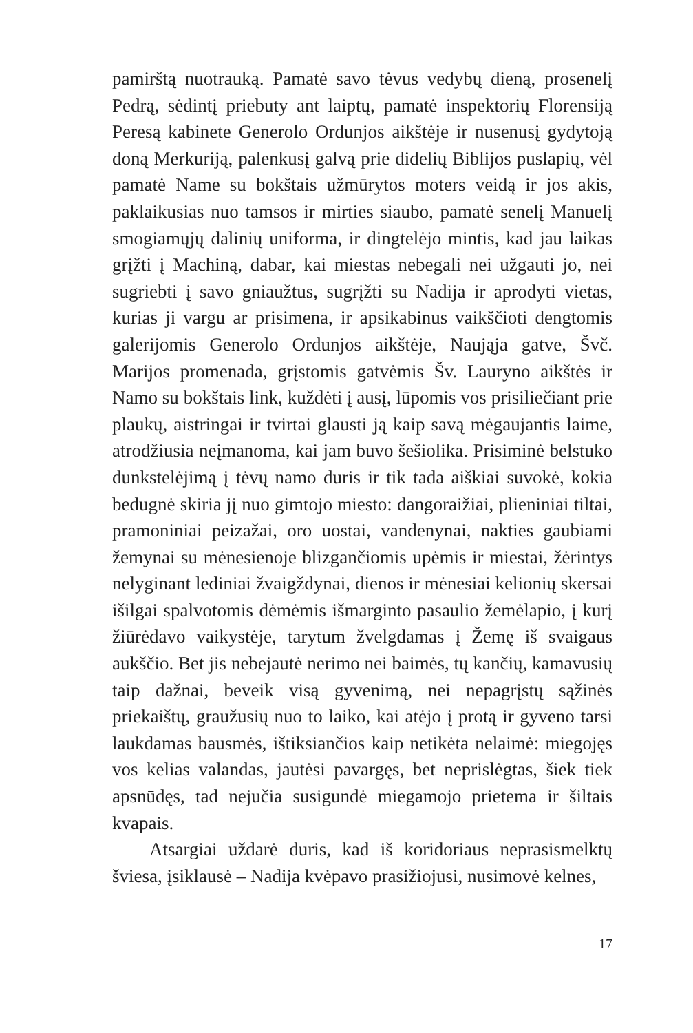pamiršt­ą nuotrauką. Pamatė savo tėvus vedybų dieną, prosenelį Pedrą, sėdintį priebuty ant laiptų, pamatė inspektorių Florensiją Peresą kabinete Generolo Ordunjos aikštėje ir nusenusį gydytoją doną Merkuriją, palenkusį galvą prie didelių Biblijos puslapių, vėl pamatė Name su bokštais užmūrytos moters veidą ir jos akis, paklaikusias nuo tamsos ir mirties siaubo, pamatė senelį Manuelį smogiamųjų dalinių uniforma, ir dingtelėjo mintis, kad jau laikas grįžti į Machiną, dabar, kai miestas nebegali nei užgauti jo, nei sugriebti į savo gniaužtus, sugrįžti su Nadija ir aprodyti vietas, kurias ji vargu ar prisimena, ir apsikabinus vaikščioti dengtomis galerijomis Generolo Ordunjos aikštėje, Naująja gatve, Švč. Marijos promenada, grįstomis gatvėmis Šv. Lauryno aikštės ir Namo su bokštais link, kuždėti į ausį, lūpomis vos prisiliečiant prie plaukų, aistringai ir tvirtai glausti ją kaip savą mėgaujantis laime, atrodžiusia neįmanoma, kai jam buvo šešiolika. Prisiminė belstuko dunkstelėjimą į tėvų namo duris ir tik tada aiškiai suvokė, kokia bedugnė skiria jį nuo gimtojo miesto: dangoraižiai, plieniniai tiltai, pramoniniai peizažai, oro uostai, vandenynai, nakties gaubiami žemynai su mėnesienoje blizgančiomis upėmis ir miestai, žėrintys nelyginant lediniai žvaigždynai, dienos ir mėnesiai kelionių skersai išilgai spalvotomis dėmėmis išmarginto pasaulio žemėlapio, į kurį žiūrėdavo vaikystėje, tarytum žvelgdamas į Žemę iš svaigaus aukščio. Bet jis nebejautė nerimo nei baimės, tų kančių, kamavusių taip dažnai, beveik visą gyvenimą, nei nepagrįstų sąžinės priekaištų, graužusių nuo to laiko, kai atėjo į protą ir gyveno tarsi laukdamas bausmės, ištiksiančios kaip netikėta nelaimė: miegojęs vos kelias valandas, jautėsi pavargęs, bet neprislėgtas, šiek tiek apsnūdęs, tad nejučia susigundė miegamojo prietema ir šiltais kvapais.
Atsargiai uždarė duris, kad iš koridoriaus neprasismelktų šviesa, įsiklausė – Nadija kvėpavo prasižiojusi, nusimovė kelnes,
17